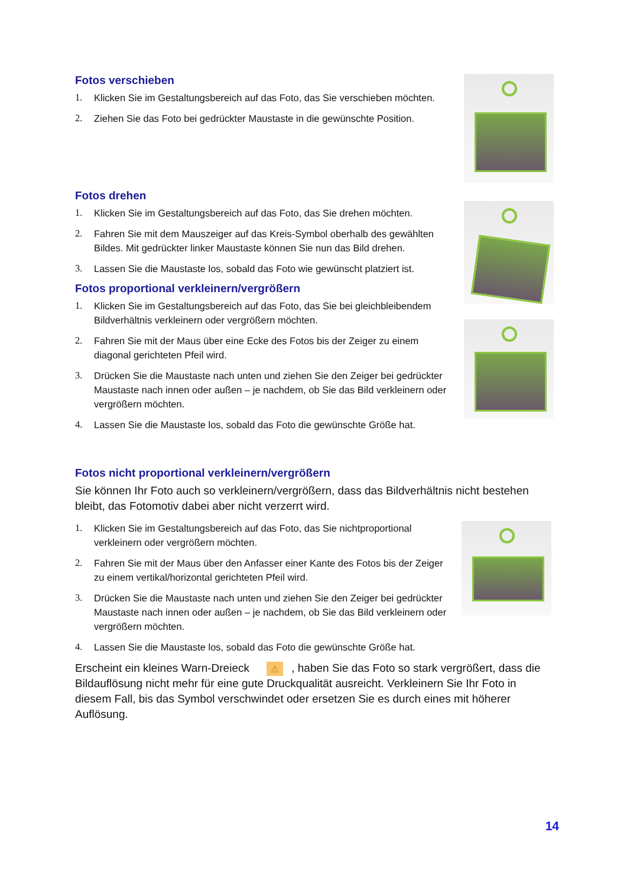Fotos verschieben
1. Klicken Sie im Gestaltungsbereich auf das Foto, das Sie verschieben möchten.
2. Ziehen Sie das Foto bei gedrückter Maustaste in die gewünschte Position.
Fotos drehen
1. Klicken Sie im Gestaltungsbereich auf das Foto, das Sie drehen möchten.
2. Fahren Sie mit dem Mauszeiger auf das Kreis-Symbol oberhalb des gewählten Bildes. Mit gedrückter linker Maustaste können Sie nun das Bild drehen.
3. Lassen Sie die Maustaste los, sobald das Foto wie gewünscht platziert ist.
Fotos proportional verkleinern/vergrößern
1. Klicken Sie im Gestaltungsbereich auf das Foto, das Sie bei gleichbleibendem Bildverhältnis verkleinern oder vergrößern möchten.
2. Fahren Sie mit der Maus über eine Ecke des Fotos bis der Zeiger zu einem diagonal gerichteten Pfeil wird.
3. Drücken Sie die Maustaste nach unten und ziehen Sie den Zeiger bei gedrückter Maustaste nach innen oder außen – je nachdem, ob Sie das Bild verkleinern oder vergrößern möchten.
4. Lassen Sie die Maustaste los, sobald das Foto die gewünschte Größe hat.
Fotos nicht proportional verkleinern/vergrößern
Sie können Ihr Foto auch so verkleinern/vergrößern, dass das Bildverhältnis nicht bestehen bleibt, das Fotomotiv dabei aber nicht verzerrt wird.
1. Klicken Sie im Gestaltungsbereich auf das Foto, das Sie nichtproportional verkleinern oder vergrößern möchten.
2. Fahren Sie mit der Maus über den Anfasser einer Kante des Fotos bis der Zeiger zu einem vertikal/horizontal gerichteten Pfeil wird.
3. Drücken Sie die Maustaste nach unten und ziehen Sie den Zeiger bei gedrückter Maustaste nach innen oder außen – je nachdem, ob Sie das Bild verkleinern oder vergrößern möchten.
4. Lassen Sie die Maustaste los, sobald das Foto die gewünschte Größe hat.
Erscheint ein kleines Warn-Dreieck ⚠, haben Sie das Foto so stark vergrößert, dass die Bildauflösung nicht mehr für eine gute Druckqualität ausreicht. Verkleinern Sie Ihr Foto in diesem Fall, bis das Symbol verschwindet oder ersetzen Sie es durch eines mit höherer Auflösung.
14